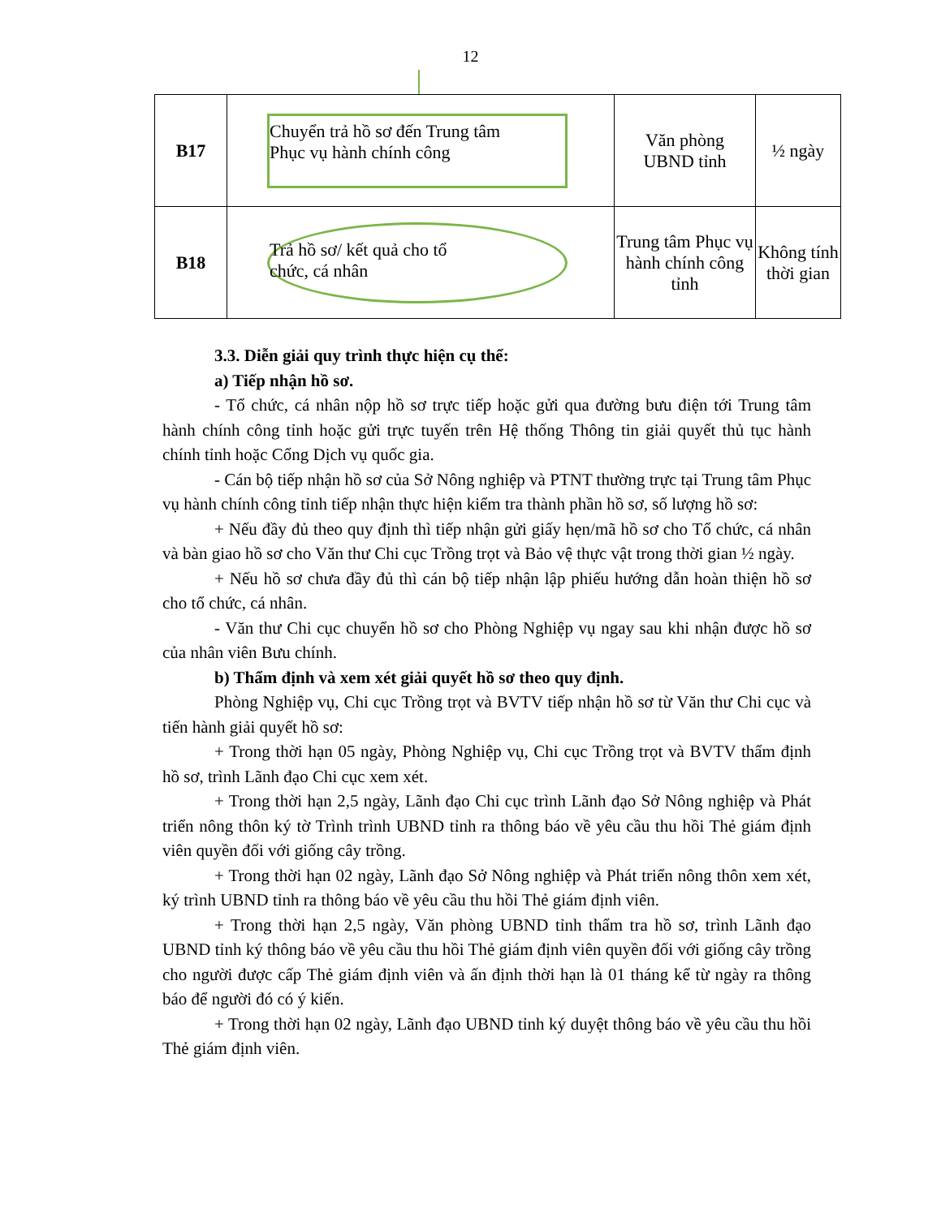12
| B17 | Chuyển trả hồ sơ đến Trung tâm Phục vụ hành chính công | Văn phòng UBND tỉnh | ½ ngày |
| B18 | Trả hồ sơ/ kết quả cho tổ chức, cá nhân | Trung tâm Phục vụ hành chính công tỉnh | Không tính thời gian |
3.3. Diễn giải quy trình thực hiện cụ thể:
a) Tiếp nhận hồ sơ.
- Tổ chức, cá nhân nộp hồ sơ trực tiếp hoặc gửi qua đường bưu điện tới Trung tâm hành chính công tỉnh hoặc gửi trực tuyến trên Hệ thống Thông tin giải quyết thủ tục hành chính tỉnh hoặc Cổng Dịch vụ quốc gia.
- Cán bộ tiếp nhận hồ sơ của Sở Nông nghiệp và PTNT thường trực tại Trung tâm Phục vụ hành chính công tỉnh tiếp nhận thực hiện kiểm tra thành phần hồ sơ, số lượng hồ sơ:
+ Nếu đầy đủ theo quy định thì tiếp nhận gửi giấy hẹn/mã hồ sơ cho Tổ chức, cá nhân và bàn giao hồ sơ cho Văn thư Chi cục Trồng trọt và Bảo vệ thực vật trong thời gian ½ ngày.
+ Nếu hồ sơ chưa đầy đủ thì cán bộ tiếp nhận lập phiếu hướng dẫn hoàn thiện hồ sơ cho tổ chức, cá nhân.
- Văn thư Chi cục chuyển hồ sơ cho Phòng Nghiệp vụ ngay sau khi nhận được hồ sơ của nhân viên Bưu chính.
b) Thẩm định và xem xét giải quyết hồ sơ theo quy định.
Phòng Nghiệp vụ, Chi cục Trồng trọt và BVTV tiếp nhận hồ sơ từ Văn thư Chi cục và tiến hành giải quyết hồ sơ:
+ Trong thời hạn 05 ngày, Phòng Nghiệp vụ, Chi cục Trồng trọt và BVTV thẩm định hồ sơ, trình Lãnh đạo Chi cục xem xét.
+ Trong thời hạn 2,5 ngày, Lãnh đạo Chi cục trình Lãnh đạo Sở Nông nghiệp và Phát triển nông thôn ký tờ Trình trình UBND tỉnh ra thông báo về yêu cầu thu hồi Thẻ giám định viên quyền đối với giống cây trồng.
+ Trong thời hạn 02 ngày, Lãnh đạo Sở Nông nghiệp và Phát triển nông thôn xem xét, ký trình UBND tỉnh ra thông báo về yêu cầu thu hồi Thẻ giám định viên.
+ Trong thời hạn 2,5 ngày, Văn phòng UBND tỉnh thẩm tra hồ sơ, trình Lãnh đạo UBND tỉnh ký thông báo về yêu cầu thu hồi Thẻ giám định viên quyền đối với giống cây trồng cho người được cấp Thẻ giám định viên và ấn định thời hạn là 01 tháng kể từ ngày ra thông báo để người đó có ý kiến.
+ Trong thời hạn 02 ngày, Lãnh đạo UBND tỉnh ký duyệt thông báo về yêu cầu thu hồi Thẻ giám định viên.